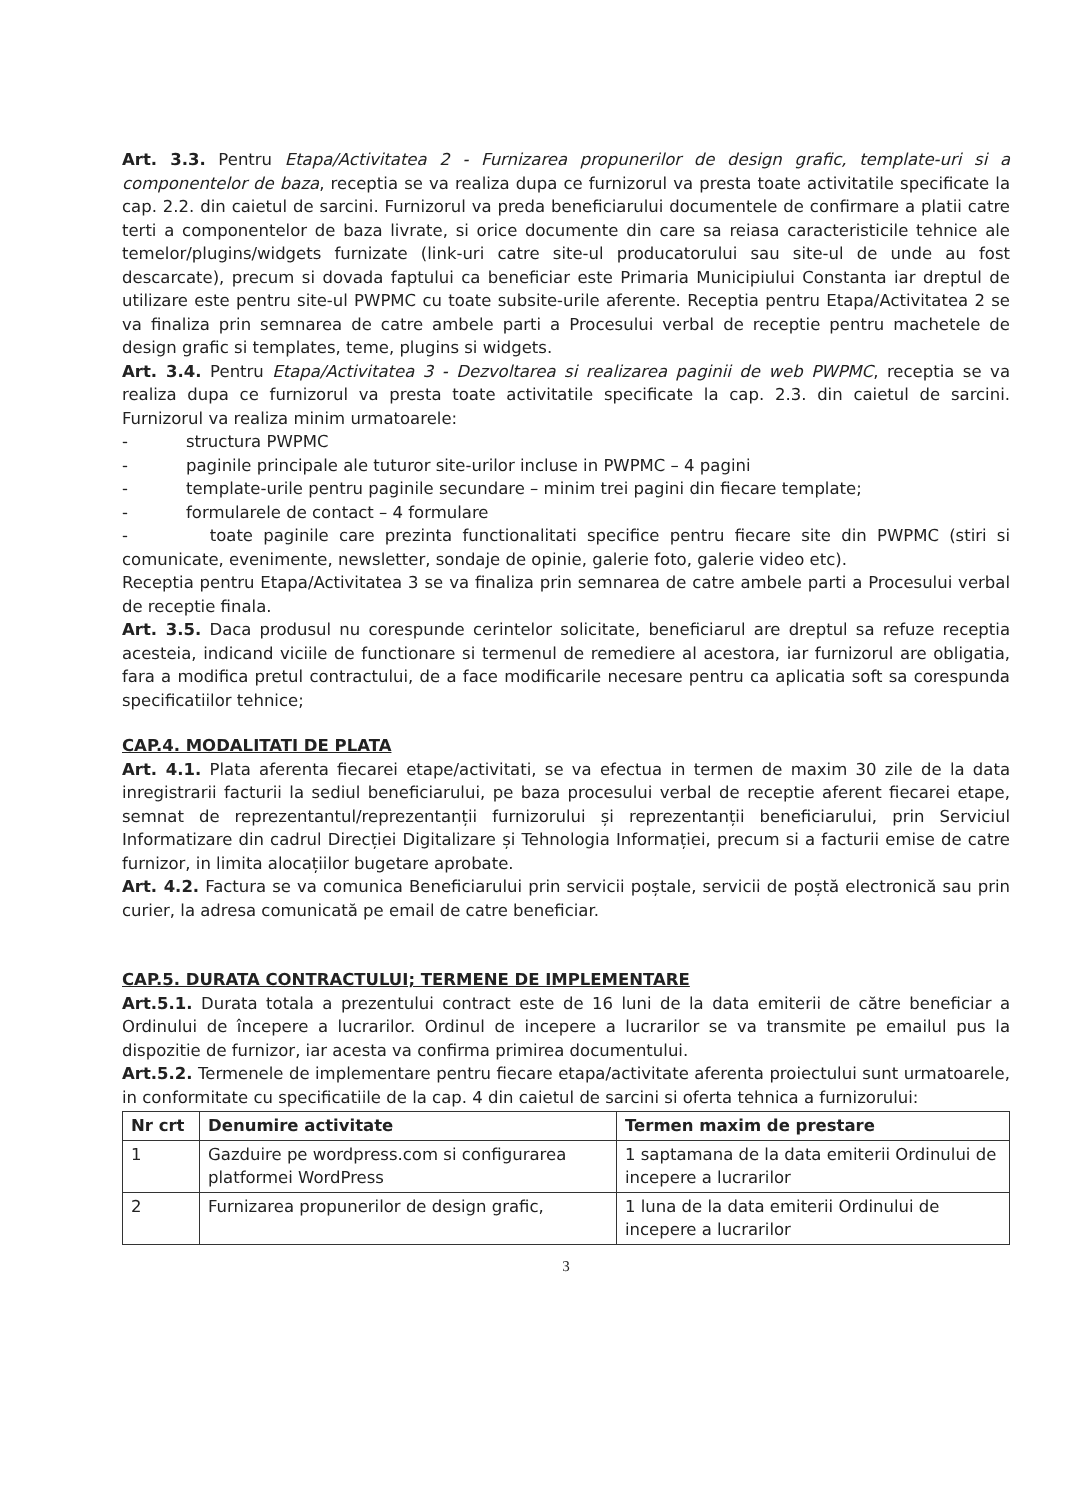Art. 3.3. Pentru Etapa/Activitatea 2 - Furnizarea propunerilor de design grafic, template-uri si a componentelor de baza, receptia se va realiza dupa ce furnizorul va presta toate activitatile specificate la cap. 2.2. din caietul de sarcini. Furnizorul va preda beneficiarului documentele de confirmare a platii catre terti a componentelor de baza livrate, si orice documente din care sa reiasa caracteristicile tehnice ale temelor/plugins/widgets furnizate (link-uri catre site-ul producatorului sau site-ul de unde au fost descarcate), precum si dovada faptului ca beneficiar este Primaria Municipiului Constanta iar dreptul de utilizare este pentru site-ul PWPMC cu toate subsite-urile aferente. Receptia pentru Etapa/Activitatea 2 se va finaliza prin semnarea de catre ambele parti a Procesului verbal de receptie pentru machetele de design grafic si templates, teme, plugins si widgets.
Art. 3.4. Pentru Etapa/Activitatea 3 - Dezvoltarea si realizarea paginii de web PWPMC, receptia se va realiza dupa ce furnizorul va presta toate activitatile specificate la cap. 2.3. din caietul de sarcini. Furnizorul va realiza minim urmatoarele:
- structura PWPMC
- paginile principale ale tuturor site-urilor incluse in PWPMC – 4 pagini
- template-urile pentru paginile secundare – minim trei pagini din fiecare template;
- formularele de contact – 4 formulare
- toate paginile care prezinta functionalitati specifice pentru fiecare site din PWPMC (stiri si comunicate, evenimente, newsletter, sondaje de opinie, galerie foto, galerie video etc).
Receptia pentru Etapa/Activitatea 3 se va finaliza prin semnarea de catre ambele parti a Procesului verbal de receptie finala.
Art. 3.5. Daca produsul nu corespunde cerintelor solicitate, beneficiarul are dreptul sa refuze receptia acesteia, indicand viciile de functionare si termenul de remediere al acestora, iar furnizorul are obligatia, fara a modifica pretul contractului, de a face modificarile necesare pentru ca aplicatia soft sa corespunda specificatiilor tehnice;
CAP.4. MODALITATI DE PLATA
Art. 4.1. Plata aferenta fiecarei etape/activitati, se va efectua in termen de maxim 30 zile de la data inregistrarii facturii la sediul beneficiarului, pe baza procesului verbal de receptie aferent fiecarei etape, semnat de reprezentantul/reprezentanții furnizorului și reprezentanții beneficiarului, prin Serviciul Informatizare din cadrul Direcției Digitalizare și Tehnologia Informației, precum si a facturii emise de catre furnizor, in limita alocațiilor bugetare aprobate.
Art. 4.2. Factura se va comunica Beneficiarului prin servicii poștale, servicii de poștă electronică sau prin curier, la adresa comunicată pe email de catre beneficiar.
CAP.5. DURATA CONTRACTULUI; TERMENE DE IMPLEMENTARE
Art.5.1. Durata totala a prezentului contract este de 16 luni de la data emiterii de către beneficiar a Ordinului de începere a lucrarilor. Ordinul de incepere a lucrarilor se va transmite pe emailul pus la dispozitie de furnizor, iar acesta va confirma primirea documentului.
Art.5.2. Termenele de implementare pentru fiecare etapa/activitate aferenta proiectului sunt urmatoarele, in conformitate cu specificatiile de la cap. 4 din caietul de sarcini si oferta tehnica a furnizorului:
| Nr crt | Denumire activitate | Termen maxim de prestare |
| --- | --- | --- |
| 1 | Gazduire pe wordpress.com si configurarea platformei WordPress | 1 saptamana de la data emiterii Ordinului de incepere a lucrarilor |
| 2 | Furnizarea propunerilor de design grafic, | 1 luna de la data emiterii Ordinului de incepere a lucrarilor |
3